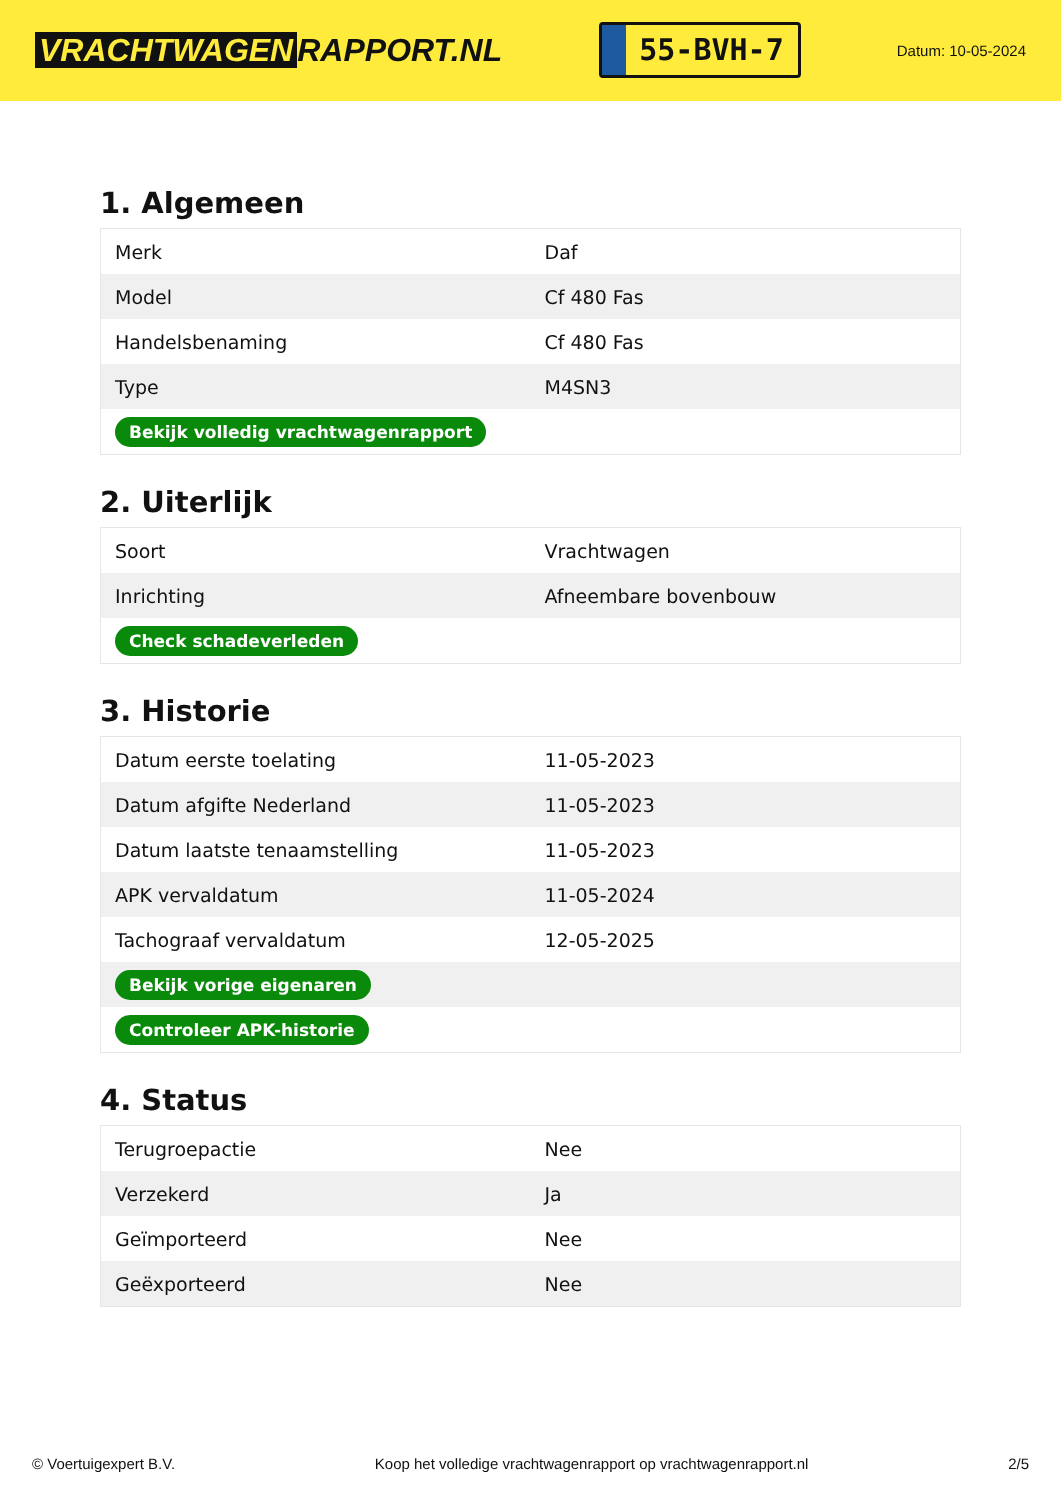VRACHTWAGEN RAPPORT.NL
55-BVH-7
Datum: 10-05-2024
1. Algemeen
| Merk | Daf |
| Model | Cf 480 Fas |
| Handelsbenaming | Cf 480 Fas |
| Type | M4SN3 |
| Bekijk volledig vrachtwagenrapport | |
2. Uiterlijk
| Soort | Vrachtwagen |
| Inrichting | Afneembare bovenbouw |
| Check schadeverleden | |
3. Historie
| Datum eerste toelating | 11-05-2023 |
| Datum afgifte Nederland | 11-05-2023 |
| Datum laatste tenaamstelling | 11-05-2023 |
| APK vervaldatum | 11-05-2024 |
| Tachograaf vervaldatum | 12-05-2025 |
| Bekijk vorige eigenaren | |
| Controleer APK-historie | |
4. Status
| Terugroepactie | Nee |
| Verzekerd | Ja |
| Geïmporteerd | Nee |
| Geëxporteerd | Nee |
© Voertuigexpert B.V. Koop het volledige vrachtwagenrapport op vrachtwagenrapport.nl 2/5